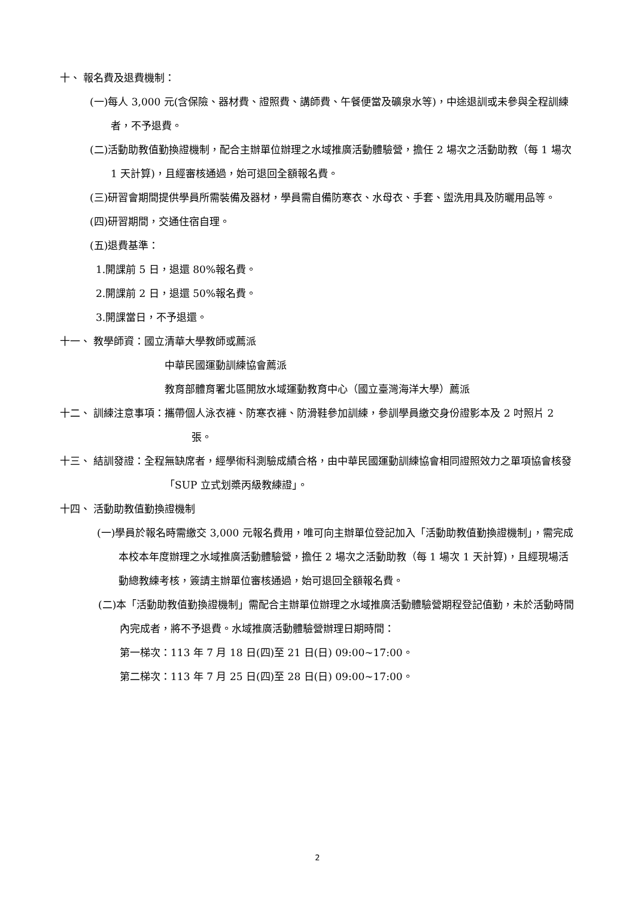十、 報名費及退費機制：
(一)每人 3,000 元(含保險、器材費、證照費、講師費、午餐便當及礦泉水等)，中途退訓或未參與全程訓練者，不予退費。
(二)活動助教值勤換證機制，配合主辦單位辦理之水域推廣活動體驗營，擔任 2 場次之活動助教（每 1 場次 1 天計算)，且經審核通過，始可退回全額報名費。
(三)研習會期間提供學員所需裝備及器材，學員需自備防寒衣、水母衣、手套、盥洗用具及防曬用品等。
(四)研習期間，交通住宿自理。
(五)退費基準：
1.開課前 5 日，退還 80%報名費。
2.開課前 2 日，退還 50%報名費。
3.開課當日，不予退還。
十一、 教學師資：國立清華大學教師或薦派
中華民國運動訓練協會薦派
教育部體育署北區開放水域運動教育中心（國立臺灣海洋大學）薦派
十二、 訓練注意事項：攜帶個人泳衣褲、防寒衣褲、防滑鞋參加訓練，參訓學員繳交身份證影本及 2 吋照片 2 張。
十三、 結訓發證：全程無缺席者，經學術科測驗成績合格，由中華民國運動訓練協會相同證照效力之單項協會核發「SUP 立式划槳丙級教練證」。
十四、 活動助教值勤換證機制
(一)學員於報名時需繳交 3,000 元報名費用，唯可向主辦單位登記加入「活動助教值勤換證機制」，需完成本校本年度辦理之水域推廣活動體驗營，擔任 2 場次之活動助教（每 1 場次 1 天計算)，且經現場活動總教練考核，簽請主辦單位審核通過，始可退回全額報名費。
(二)本「活動助教值勤換證機制」需配合主辦單位辦理之水域推廣活動體驗營期程登記值勤，未於活動時間內完成者，將不予退費。水域推廣活動體驗營辦理日期時間：
第一梯次：113 年 7 月 18 日(四)至 21 日(日) 09:00~17:00。
第二梯次：113 年 7 月 25 日(四)至 28 日(日) 09:00~17:00。
2